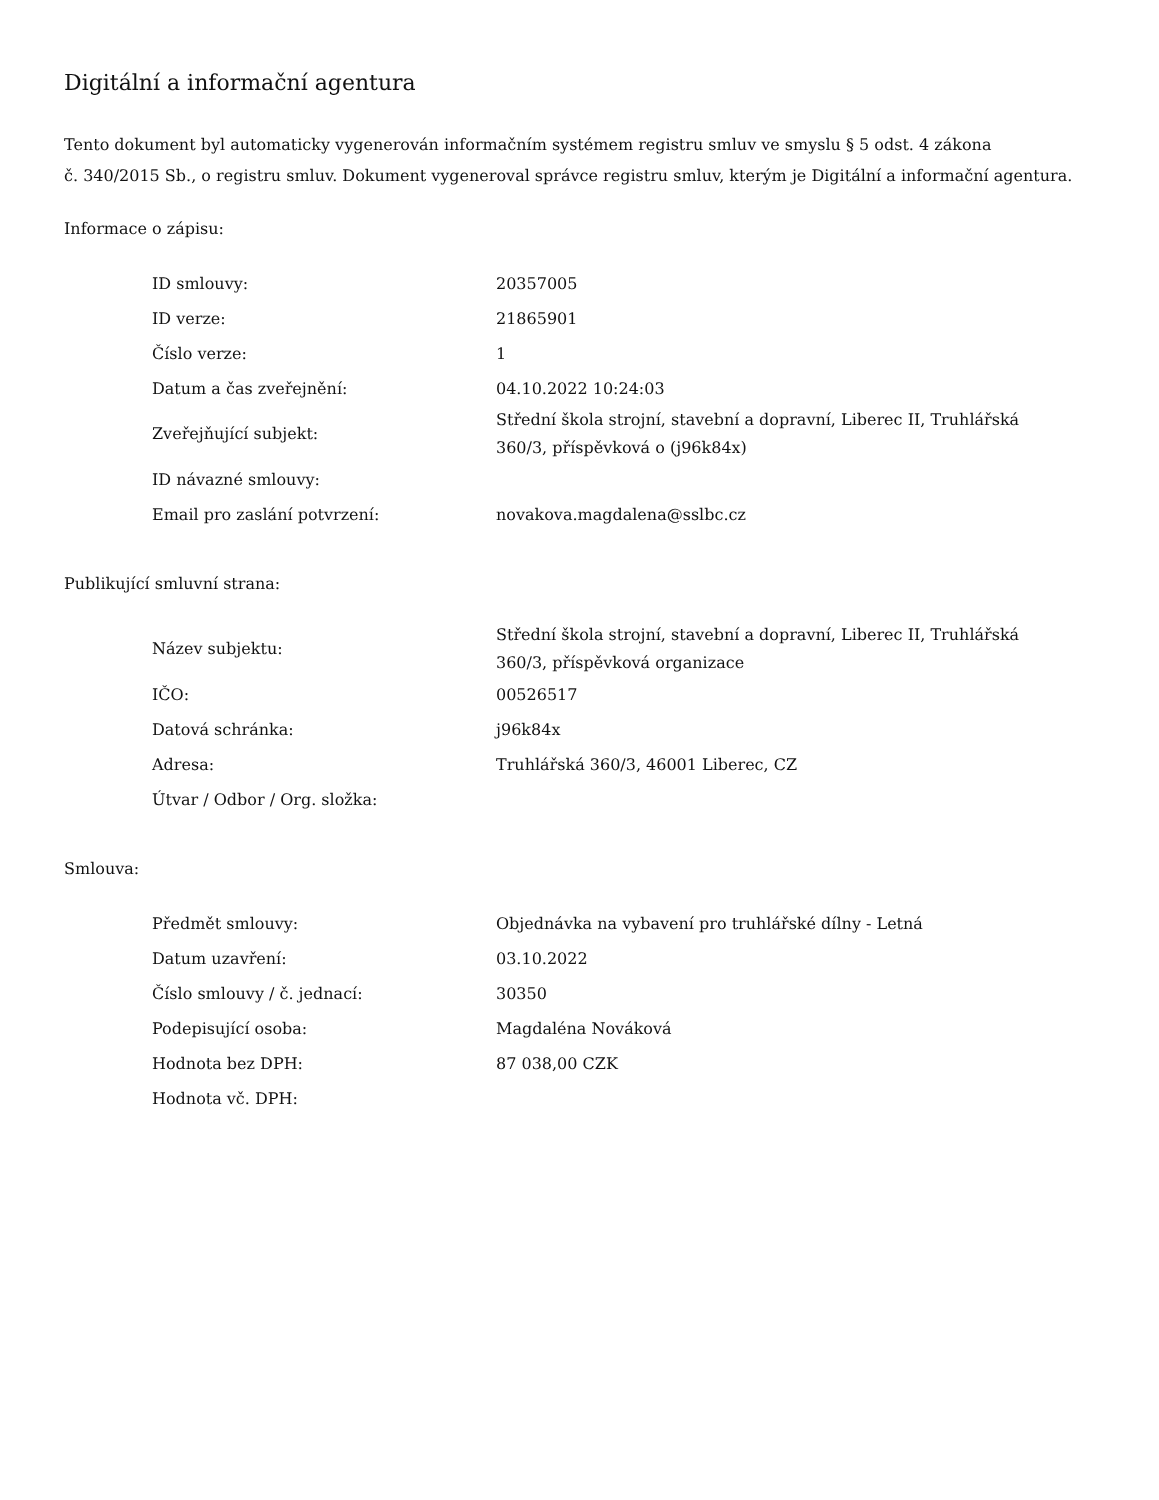Digitální a informační agentura
Tento dokument byl automaticky vygenerován informačním systémem registru smluv ve smyslu § 5 odst. 4 zákona
č. 340/2015 Sb., o registru smluv. Dokument vygeneroval správce registru smluv, kterým je Digitální a informační agentura.
Informace o zápisu:
| ID smlouvy: | 20357005 |
| ID verze: | 21865901 |
| Číslo verze: | 1 |
| Datum a čas zveřejnění: | 04.10.2022 10:24:03 |
| Zveřejňující subjekt: | Střední škola strojní, stavební a dopravní, Liberec II, Truhlářská 360/3, příspěvková o (j96k84x) |
| ID návazné smlouvy: | |
| Email pro zaslání potvrzení: | novakova.magdalena@sslbc.cz |
Publikující smluvní strana:
| Název subjektu: | Střední škola strojní, stavební a dopravní, Liberec II, Truhlářská 360/3, příspěvková organizace |
| IČO: | 00526517 |
| Datová schránka: | j96k84x |
| Adresa: | Truhlářská 360/3, 46001 Liberec, CZ |
| Útvar / Odbor / Org. složka: | |
Smlouva:
| Předmět smlouvy: | Objednávka na vybavení pro truhlářské dílny - Letná |
| Datum uzavření: | 03.10.2022 |
| Číslo smlouvy / č. jednací: | 30350 |
| Podepisující osoba: | Magdaléna Nováková |
| Hodnota bez DPH: | 87 038,00 CZK |
| Hodnota vč. DPH: | |